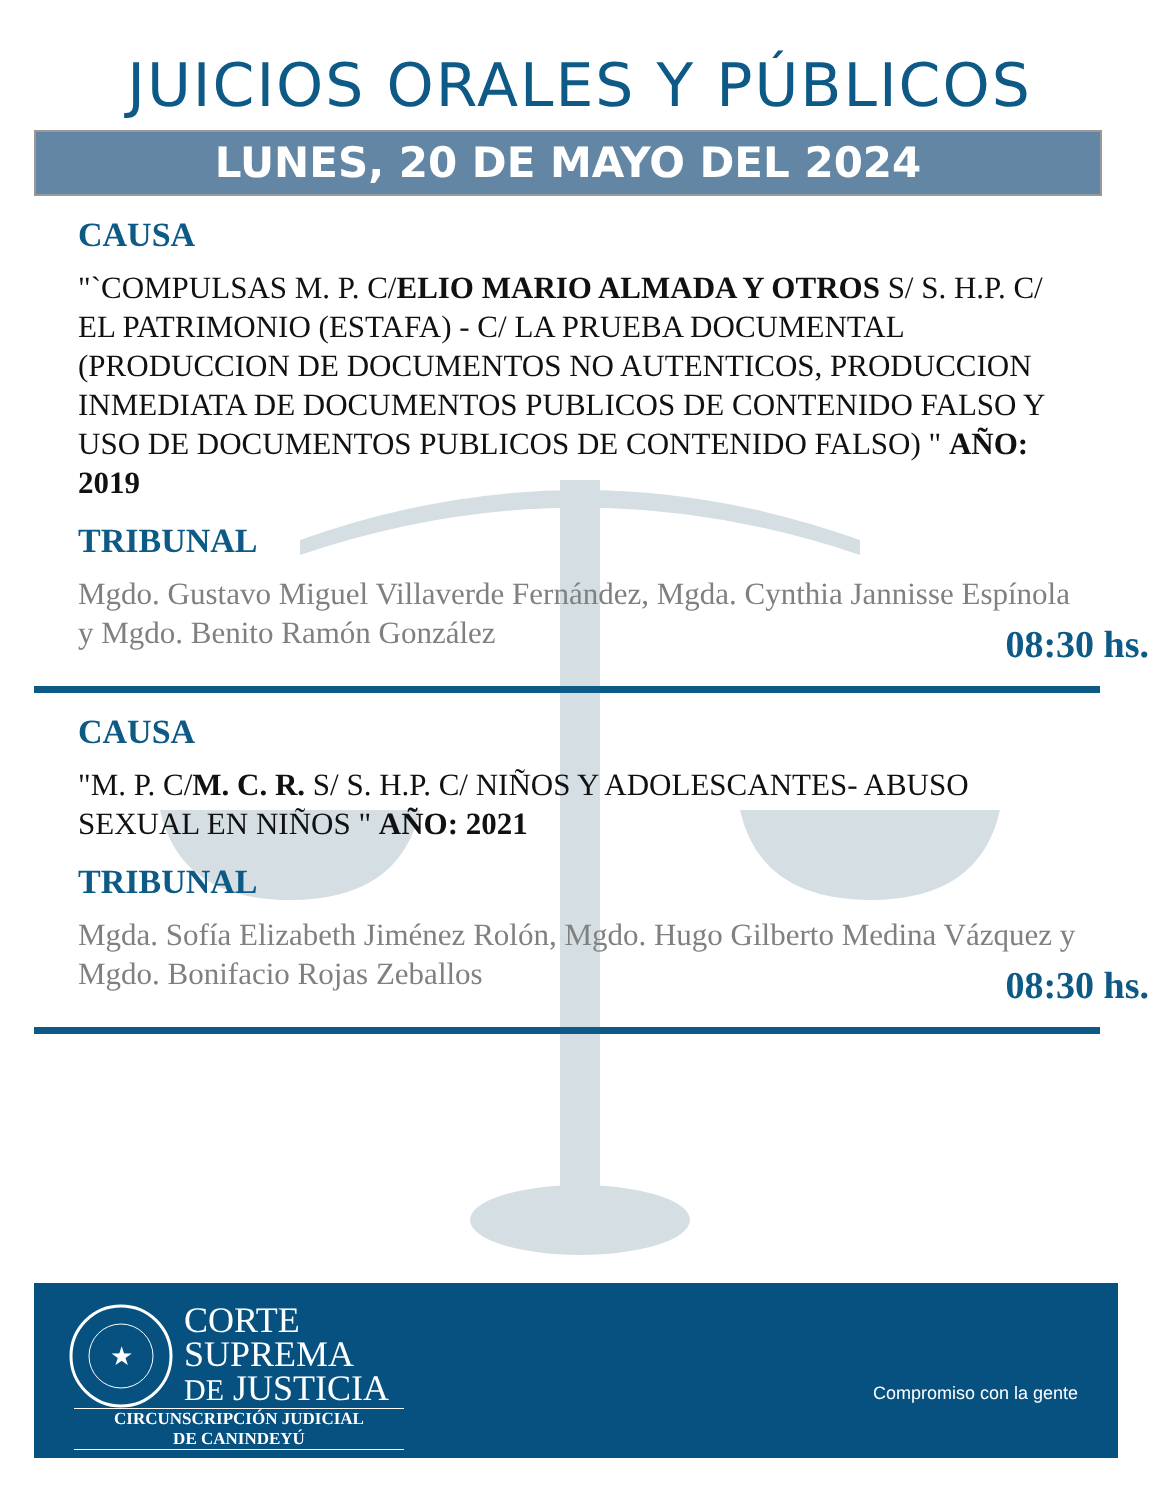JUICIOS ORALES Y PÚBLICOS
LUNES, 20 DE MAYO DEL 2024
CAUSA
"`COMPULSAS M. P. C/ELIO MARIO ALMADA Y OTROS S/ S. H.P. C/ EL PATRIMONIO (ESTAFA) - C/ LA PRUEBA DOCUMENTAL (PRODUCCION DE DOCUMENTOS NO AUTENTICOS, PRODUCCION INMEDIATA DE DOCUMENTOS PUBLICOS DE CONTENIDO FALSO Y USO DE DOCUMENTOS PUBLICOS DE CONTENIDO FALSO) " AÑO: 2019
TRIBUNAL
Mgdo. Gustavo Miguel Villaverde Fernández, Mgda. Cynthia Jannisse Espínola y Mgdo. Benito Ramón González
08:30 hs.
CAUSA
"M. P. C/M. C. R. S/ S. H.P. C/ NIÑOS Y ADOLESCANTES- ABUSO SEXUAL EN NIÑOS " AÑO: 2021
TRIBUNAL
Mgda. Sofía Elizabeth Jiménez Rolón, Mgdo. Hugo Gilberto Medina Vázquez y Mgdo. Bonifacio Rojas Zeballos
08:30 hs.
★
CORTE
SUPREMA
DE JUSTICIA
CIRCUNSCRIPCIÓN JUDICIAL
DE CANINDEYÚ
Compromiso con la gente